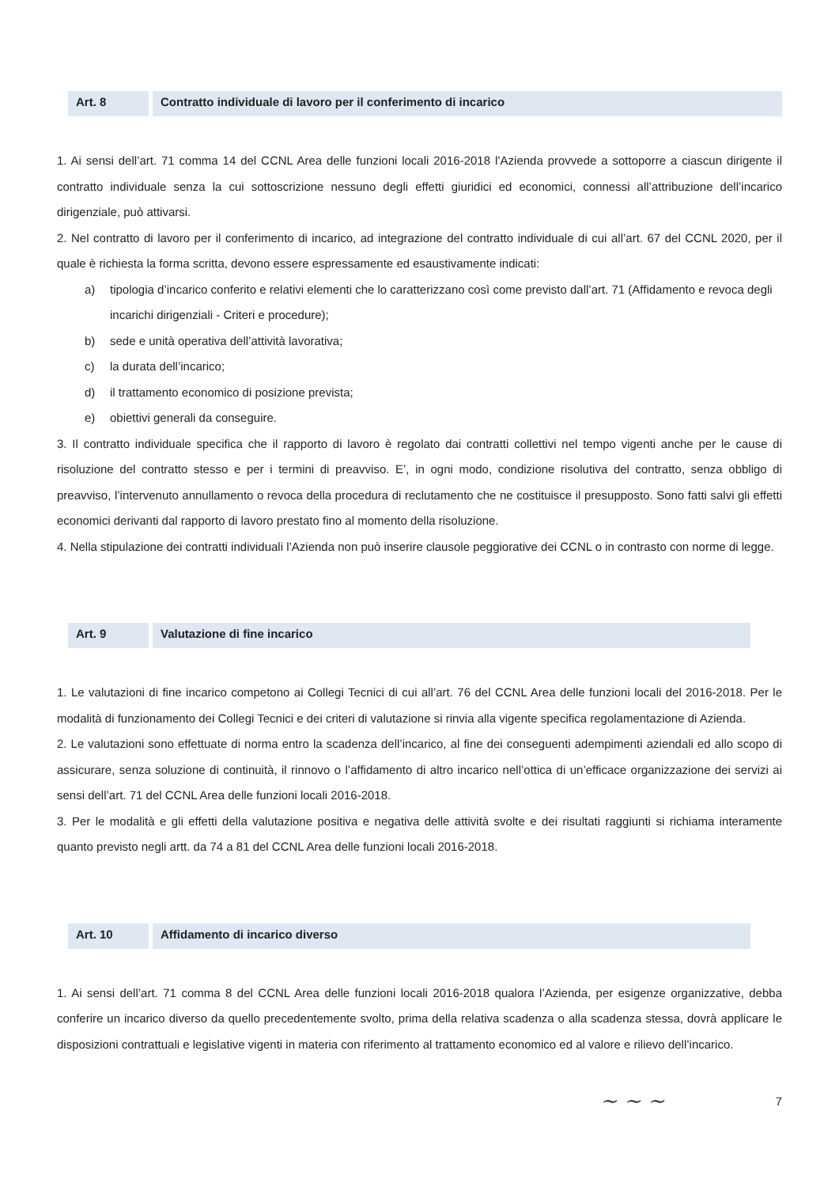Art. 8 Contratto individuale di lavoro per il conferimento di incarico
1. Ai sensi dell’art. 71 comma 14 del CCNL Area delle funzioni locali 2016-2018 l’Azienda provvede a sottoporre a ciascun dirigente il contratto individuale senza la cui sottoscrizione nessuno degli effetti giuridici ed economici, connessi all’attribuzione dell’incarico dirigenziale, può attivarsi.
2. Nel contratto di lavoro per il conferimento di incarico, ad integrazione del contratto individuale di cui all’art. 67 del CCNL 2020, per il quale è richiesta la forma scritta, devono essere espressamente ed esaustivamente indicati:
a) tipologia d’incarico conferito e relativi elementi che lo caratterizzano così come previsto dall’art. 71 (Affidamento e revoca degli incarichi dirigenziali - Criteri e procedure);
b) sede e unità operativa dell’attività lavorativa;
c) la durata dell’incarico;
d) il trattamento economico di posizione prevista;
e) obiettivi generali da conseguire.
3. Il contratto individuale specifica che il rapporto di lavoro è regolato dai contratti collettivi nel tempo vigenti anche per le cause di risoluzione del contratto stesso e per i termini di preavviso. E’, in ogni modo, condizione risolutiva del contratto, senza obbligo di preavviso, l’intervenuto annullamento o revoca della procedura di reclutamento che ne costituisce il presupposto. Sono fatti salvi gli effetti economici derivanti dal rapporto di lavoro prestato fino al momento della risoluzione.
4. Nella stipulazione dei contratti individuali l’Azienda non può inserire clausole peggiorative dei CCNL o in contrasto con norme di legge.
Art. 9 Valutazione di fine incarico
1. Le valutazioni di fine incarico competono ai Collegi Tecnici di cui all’art. 76 del CCNL Area delle funzioni locali del 2016-2018. Per le modalità di funzionamento dei Collegi Tecnici e dei criteri di valutazione si rinvia alla vigente specifica regolamentazione di Azienda.
2. Le valutazioni sono effettuate di norma entro la scadenza dell’incarico, al fine dei conseguenti adempimenti aziendali ed allo scopo di assicurare, senza soluzione di continuità, il rinnovo o l’affidamento di altro incarico nell’ottica di un’efficace organizzazione dei servizi ai sensi dell’art. 71 del CCNL Area delle funzioni locali 2016-2018.
3. Per le modalità e gli effetti della valutazione positiva e negativa delle attività svolte e dei risultati raggiunti si richiama interamente quanto previsto negli artt. da 74 a 81 del CCNL Area delle funzioni locali 2016-2018.
Art. 10 Affidamento di incarico diverso
1. Ai sensi dell’art. 71 comma 8 del CCNL Area delle funzioni locali 2016-2018 qualora l’Azienda, per esigenze organizzative, debba conferire un incarico diverso da quello precedentemente svolto, prima della relativa scadenza o alla scadenza stessa, dovrà applicare le disposizioni contrattuali e legislative vigenti in materia con riferimento al trattamento economico ed al valore e rilievo dell’incarico.
~ ~ ~
7